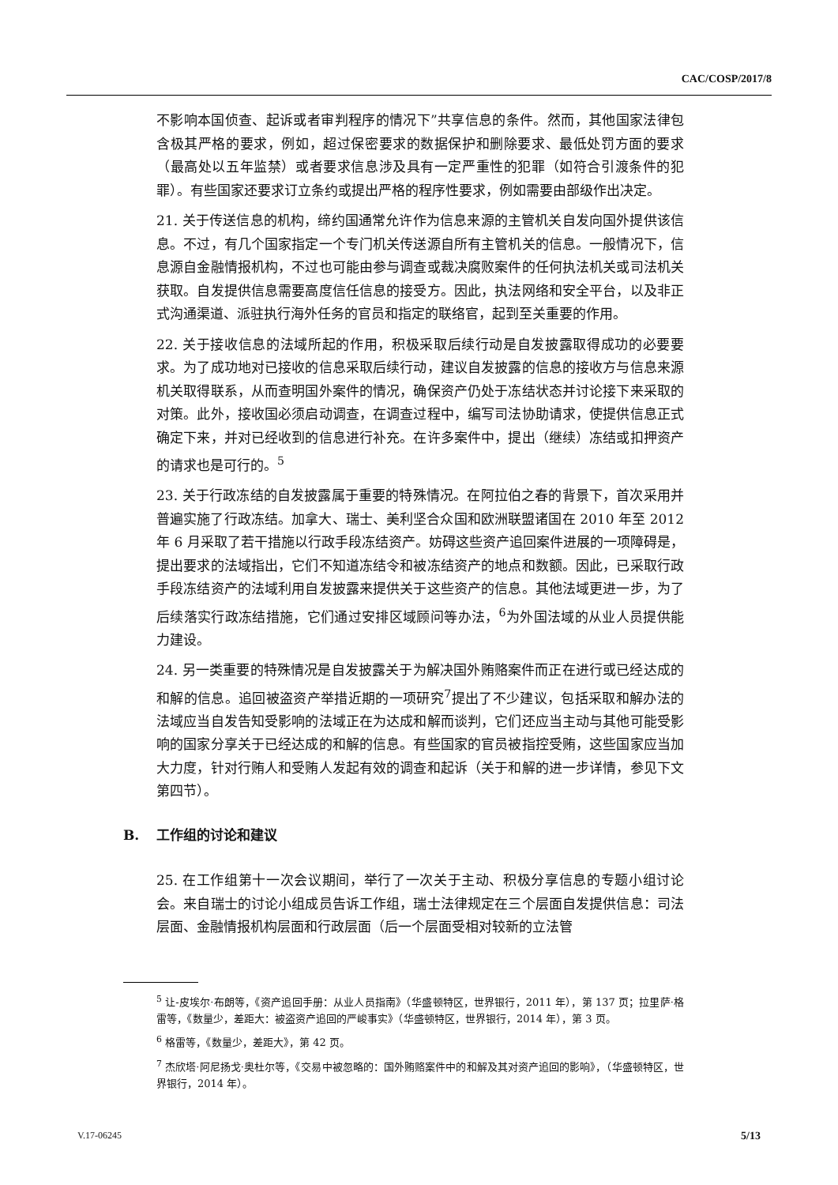CAC/COSP/2017/8
不影响本国侦查、起诉或者审判程序的情况下”共享信息的条件。然而，其他国家法律包含极其严格的要求，例如，超过保密要求的数据保护和删除要求、最低处罚方面的要求（最高处以五年监禁）或者要求信息涉及具有一定严重性的犯罪（如符合引渡条件的犯罪）。有些国家还要求订立条约或提出严格的程序性要求，例如需要由部级作出决定。
21. 关于传送信息的机构，缔约国通常允许作为信息来源的主管机关自发向国外提供该信息。不过，有几个国家指定一个专门机关传送源自所有主管机关的信息。一般情况下，信息源自金融情报机构，不过也可能由参与调查或裁决腐败案件的任何执法机关或司法机关获取。自发提供信息需要高度信任信息的接受方。因此，执法网络和安全平台，以及非正式沟通渠道、派驻执行海外任务的官员和指定的联络官，起到至关重要的作用。
22. 关于接收信息的法域所起的作用，积极采取后续行动是自发披露取得成功的必要要求。为了成功地对已接收的信息采取后续行动，建议自发披露的信息的接收方与信息来源机关取得联系，从而查明国外案件的情况，确保资产仍处于冻结状态并讨论接下来采取的对策。此外，接收国必须启动调查，在调查过程中，编写司法协助请求，使提供信息正式确定下来，并对已经收到的信息进行补充。在许多案件中，提出（继续）冻结或扣押资产的请求也是可行的。<sup>5</sup>
23. 关于行政冻结的自发披露属于重要的特殊情况。在阿拉伯之春的背景下，首次采用并普遍实施了行政冻结。加拿大、瑞士、美利坚合众国和欧洲联盟诸国在 2010 年至 2012 年 6 月采取了若干措施以行政手段冻结资产。妨碍这些资产追回案件进展的一项障碍是，提出要求的法域指出，它们不知道冻结令和被冻结资产的地点和数额。因此，已采取行政手段冻结资产的法域利用自发披露来提供关于这些资产的信息。其他法域更进一步，为了后续落实行政冻结措施，它们通过安排区域顾问等办法，<sup>6</sup>为外国法域的从业人员提供能力建设。
24. 另一类重要的特殊情况是自发披露关于为解决国外贿赂案件而正在进行或已经达成的和解的信息。追回被盗资产举措近期的一项研究<sup>7</sup>提出了不少建议，包括采取和解办法的法域应当自发告知受影响的法域正在为达成和解而谈判，它们还应当主动与其他可能受影响的国家分享关于已经达成的和解的信息。有些国家的官员被指控受贿，这些国家应当加大力度，针对行贿人和受贿人发起有效的调查和起诉（关于和解的进一步详情，参见下文第四节）。
B. 工作组的讨论和建议
25. 在工作组第十一次会议期间，举行了一次关于主动、积极分享信息的专题小组讨论会。来自瑞士的讨论小组成员告诉工作组，瑞士法律规定在三个层面自发提供信息：司法层面、金融情报机构层面和行政层面（后一个层面受相对较新的立法管
<sup>5</sup> 让-皮埃尔·布朗等，《资产追回手册：从业人员指南》（华盛顿特区，世界银行，2011 年），第 137 页；拉里萨·格雷等，《数量少，差距大：被盗资产追回的严峻事实》（华盛顿特区，世界银行，2014 年），第 3 页。
<sup>6</sup> 格雷等，《数量少，差距大》，第 42 页。
<sup>7</sup> 杰欣塔·阿尼扬戈·奥杜尔等，《交易中被忽略的：国外贿赂案件中的和解及其对资产追回的影响》，（华盛顿特区，世界银行，2014 年）。
V.17-06245 5/13